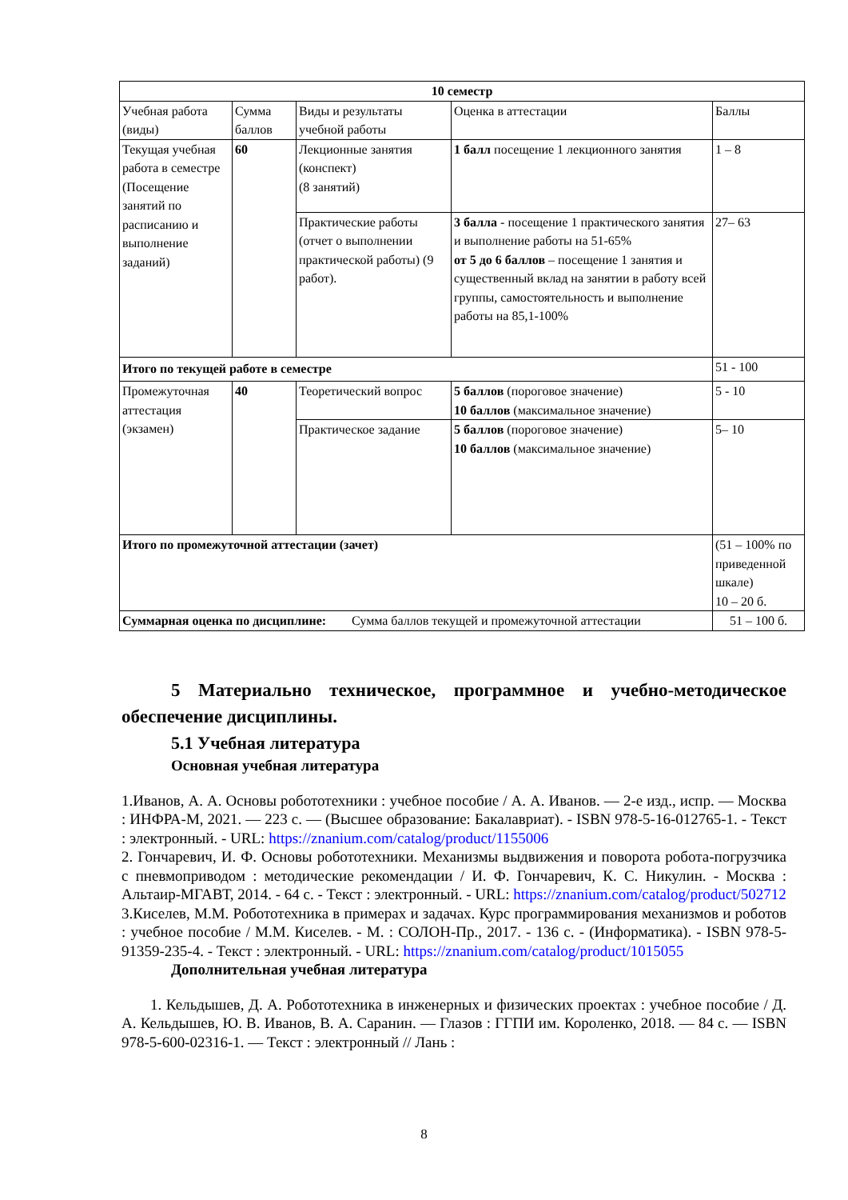| 10 семестр | | | | |
| --- | --- | --- | --- | --- |
| Учебная работа (виды) | Сумма баллов | Виды и результаты учебной работы | Оценка в аттестации | Баллы |
| Текущая учебная работа в семестре (Посещение занятий по расписанию и выполнение заданий) | 60 | Лекционные занятия (конспект) (8 занятий) | 1 балл посещение 1 лекционного занятия | 1 – 8 |
| | | Практические работы (отчет о выполнении практической работы) (9 работ). | 3 балла - посещение 1 практического занятия и выполнение работы на 51-65% от 5 до 6 баллов – посещение 1 занятия и существенный вклад на занятии в работу всей группы, самостоятельность и выполнение работы на 85,1-100% | 27– 63 |
| Итого по текущей работе в семестре | | | | 51 - 100 |
| Промежуточная аттестация (экзамен) | 40 | Теоретический вопрос | 5 баллов (пороговое значение) 10 баллов (максимальное значение) | 5 - 10 |
| | | Практическое задание | 5 баллов (пороговое значение) 10 баллов (максимальное значение) | 5– 10 |
| Итого по промежуточной аттестации (зачет) | | | | (51 – 100% по приведенной шкале) 10 – 20 б. |
| Суммарная оценка по дисциплине: Сумма баллов текущей и промежуточной аттестации | | | | 51 – 100 б. |
5 Материально техническое, программное и учебно-методическое обеспечение дисциплины.
5.1 Учебная литература
Основная учебная литература
1.Иванов, А. А. Основы робототехники : учебное пособие / А. А. Иванов. — 2-е изд., испр. — Москва : ИНФРА-М, 2021. — 223 с. — (Высшее образование: Бакалавриат). - ISBN 978-5-16-012765-1. - Текст : электронный. - URL: https://znanium.com/catalog/product/1155006
2. Гончаревич, И. Ф. Основы робототехники. Механизмы выдвижения и поворота робота-погрузчика с пневмоприводом : методические рекомендации / И. Ф. Гончаревич, К. С. Никулин. - Москва : Альтаир-МГАВТ, 2014. - 64 с. - Текст : электронный. - URL: https://znanium.com/catalog/product/502712
3.Киселев, М.М. Робототехника в примерах и задачах. Курс программирования механизмов и роботов : учебное пособие / М.М. Киселев. - М. : СОЛОН-Пр., 2017. - 136 с. - (Информатика). - ISBN 978-5-91359-235-4. - Текст : электронный. - URL: https://znanium.com/catalog/product/1015055
Дополнительная учебная литература
1. Кельдышев, Д. А. Робототехника в инженерных и физических проектах : учебное пособие / Д. А. Кельдышев, Ю. В. Иванов, В. А. Саранин. — Глазов : ГГПИ им. Короленко, 2018. — 84 с. — ISBN 978-5-600-02316-1. — Текст : электронный // Лань :
8